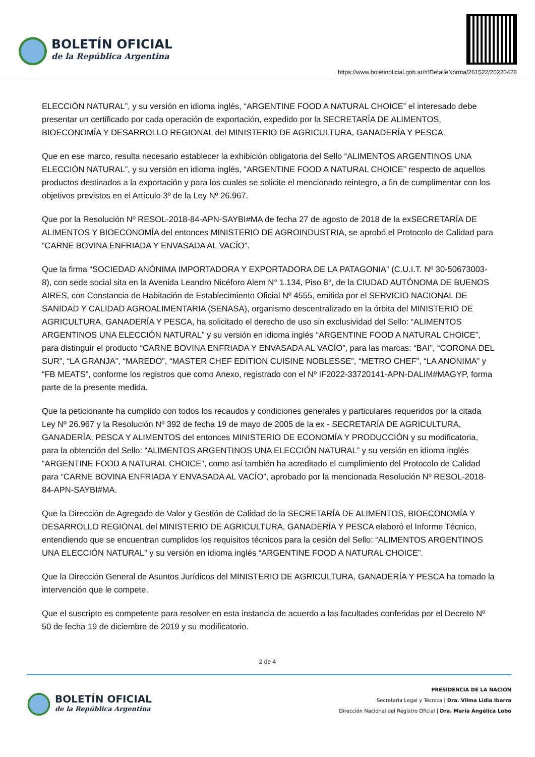BOLETÍN OFICIAL
de la República Argentina
https://www.boletinoficial.gob.ar/#!DetalleNorma/261522/20220428
ELECCIÓN NATURAL”, y su versión en idioma inglés, “ARGENTINE FOOD A NATURAL CHOICE” el interesado debe presentar un certificado por cada operación de exportación, expedido por la SECRETARÍA DE ALIMENTOS, BIOECONOMÍA Y DESARROLLO REGIONAL del MINISTERIO DE AGRICULTURA, GANADERÍA Y PESCA.
Que en ese marco, resulta necesario establecer la exhibición obligatoria del Sello “ALIMENTOS ARGENTINOS UNA ELECCIÓN NATURAL”, y su versión en idioma inglés, “ARGENTINE FOOD A NATURAL CHOICE” respecto de aquellos productos destinados a la exportación y para los cuales se solicite el mencionado reintegro, a fin de cumplimentar con los objetivos previstos en el Artículo 3º de la Ley Nº 26.967.
Que por la Resolución Nº RESOL-2018-84-APN-SAYBI#MA de fecha 27 de agosto de 2018 de la exSECRETARÍA DE ALIMENTOS Y BIOECONOMÍA del entonces MINISTERIO DE AGROINDUSTRIA, se aprobó el Protocolo de Calidad para “CARNE BOVINA ENFRIADA Y ENVASADA AL VACÍO”.
Que la firma “SOCIEDAD ANÓNIMA IMPORTADORA Y EXPORTADORA DE LA PATAGONIA” (C.U.I.T. Nº 30-50673003-8), con sede social sita en la Avenida Leandro Nicéforo Alem N° 1.134, Piso 8°, de la CIUDAD AUTÓNOMA DE BUENOS AIRES, con Constancia de Habitación de Establecimiento Oficial Nº 4555, emitida por el SERVICIO NACIONAL DE SANIDAD Y CALIDAD AGROALIMENTARIA (SENASA), organismo descentralizado en la órbita del MINISTERIO DE AGRICULTURA, GANADERÍA Y PESCA, ha solicitado el derecho de uso sin exclusividad del Sello: “ALIMENTOS ARGENTINOS UNA ELECCIÓN NATURAL” y su versión en idioma inglés “ARGENTINE FOOD A NATURAL CHOICE”, para distinguir el producto “CARNE BOVINA ENFRIADA Y ENVASADA AL VACÍO”, para las marcas: “BAI”, “CORONA DEL SUR”, “LA GRANJA”, “MAREDO”, “MASTER CHEF EDITION CUISINE NOBLESSE”, “METRO CHEF”, “LA ANONIMA” y “FB MEATS”, conforme los registros que como Anexo, registrado con el Nº IF2022-33720141-APN-DALIM#MAGYP, forma parte de la presente medida.
Que la peticionante ha cumplido con todos los recaudos y condiciones generales y particulares requeridos por la citada Ley Nº 26.967 y la Resolución Nº 392 de fecha 19 de mayo de 2005 de la ex - SECRETARÍA DE AGRICULTURA, GANADERÍA, PESCA Y ALIMENTOS del entonces MINISTERIO DE ECONOMÍA Y PRODUCCIÓN y su modificatoria, para la obtención del Sello: “ALIMENTOS ARGENTINOS UNA ELECCIÓN NATURAL” y su versión en idioma inglés “ARGENTINE FOOD A NATURAL CHOICE”, como así también ha acreditado el cumplimiento del Protocolo de Calidad para “CARNE BOVINA ENFRIADA Y ENVASADA AL VACÍO”, aprobado por la mencionada Resolución Nº RESOL-2018-84-APN-SAYBI#MA.
Que la Dirección de Agregado de Valor y Gestión de Calidad de la SECRETARÍA DE ALIMENTOS, BIOECONOMÍA Y DESARROLLO REGIONAL del MINISTERIO DE AGRICULTURA, GANADERÍA Y PESCA elaboró el Informe Técnico, entendiendo que se encuentran cumplidos los requisitos técnicos para la cesión del Sello: “ALIMENTOS ARGENTINOS UNA ELECCIÓN NATURAL” y su versión en idioma inglés “ARGENTINE FOOD A NATURAL CHOICE”.
Que la Dirección General de Asuntos Jurídicos del MINISTERIO DE AGRICULTURA, GANADERÍA Y PESCA ha tomado la intervención que le compete.
Que el suscripto es competente para resolver en esta instancia de acuerdo a las facultades conferidas por el Decreto Nº 50 de fecha 19 de diciembre de 2019 y su modificatorio.
2 de 4
BOLETÍN OFICIAL
de la República Argentina
PRESIDENCIA DE LA NACIÓN
Secretaría Legal y Técnica | Dra. Vilma Lidia Ibarra
Dirección Nacional del Registro Oficial | Dra. María Angélica Lobo